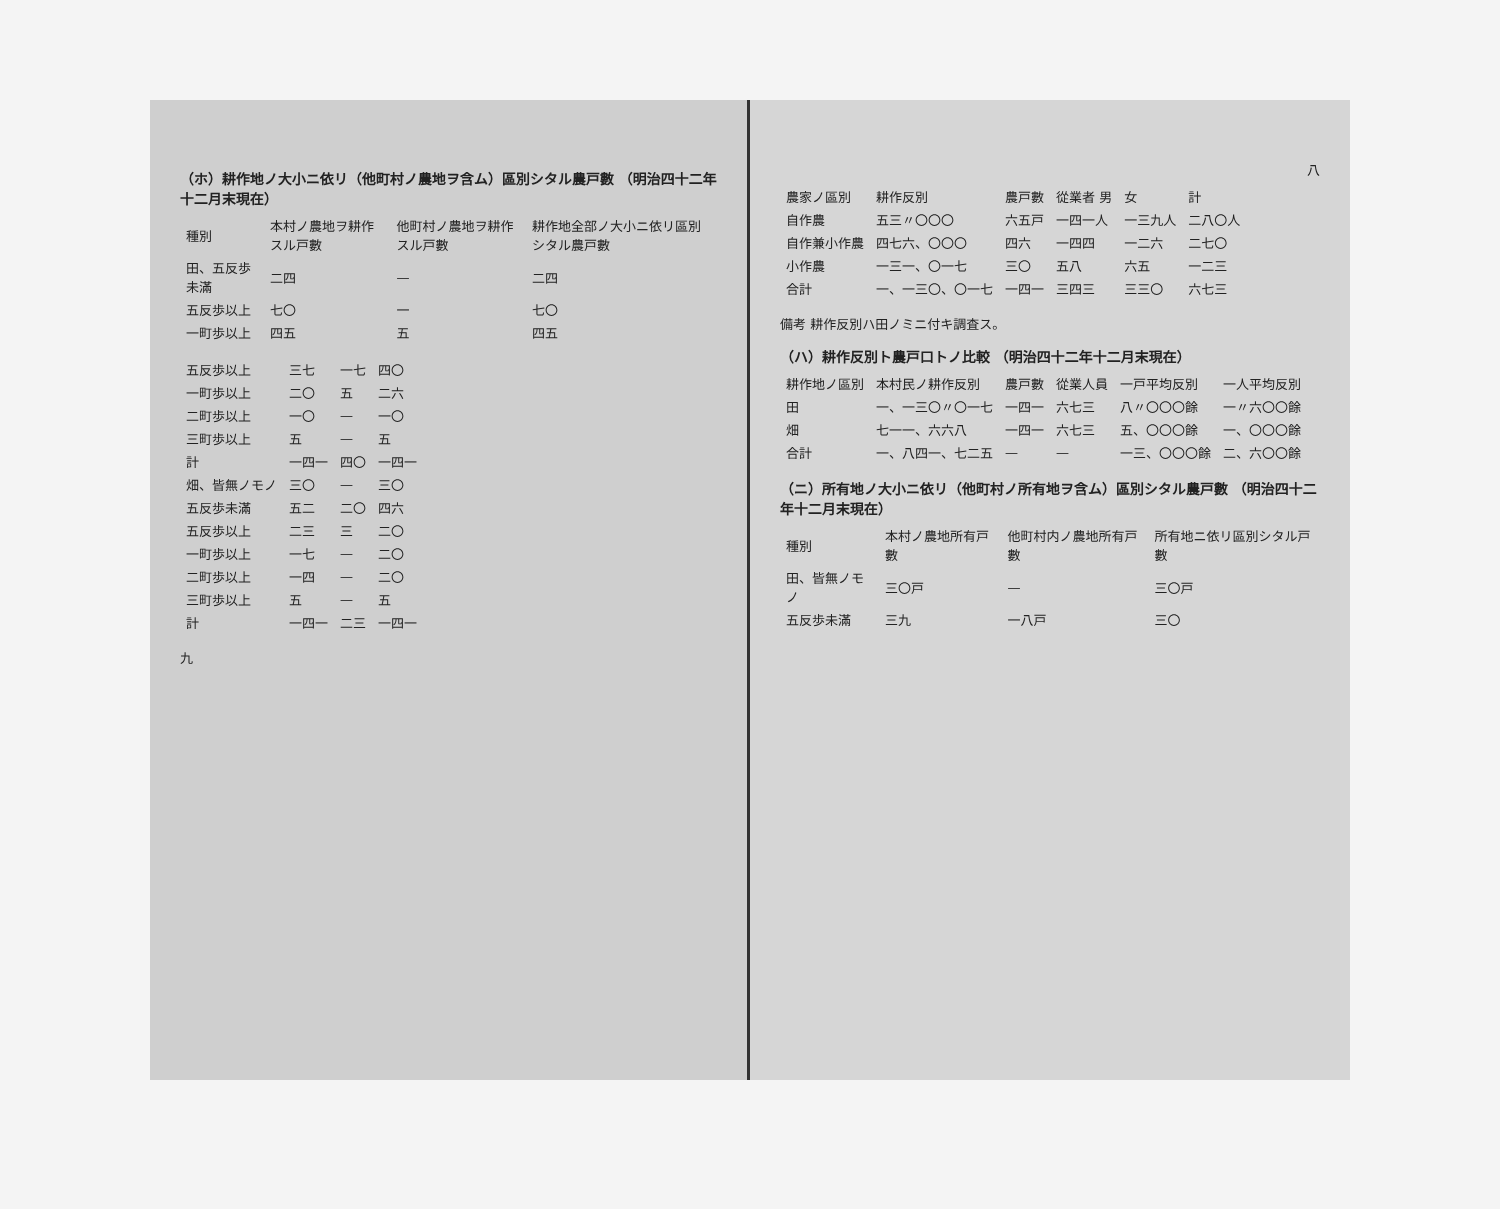（ホ）耕作地ノ大小ニ依リ（他町村ノ農地ヲ含ム）區別シタル農戸數 （明治四十二年十二月末現在）
| 種別 | 本村ノ農地ヲ耕作スル戸數 | 他町村ノ農地ヲ耕作スル戸數 | 耕作地全部ノ大小ニ依リ區別シタル農戸數 |
| --- | --- | --- | --- |
| 田、五反歩未滿 | 二四 | — | 二四 |
| 五反歩以上 | 七〇 | 一 | 七〇 |
| 一町歩以上 | 四五 | 五 | 四五 |
| 五反歩以上 | 三七 | 一七 | 四〇 |
| 一町歩以上 | 二〇 | 五 | 二六 |
| 二町歩以上 | 一〇 | — | 一〇 |
| 三町歩以上 | 五 | — | 五 |
| 計 | 一四一 | 四〇 | 一四一 |
| 畑、皆無ノモノ | 三〇 | — | 三〇 |
| 五反歩未滿 | 五二 | 二〇 | 四六 |
| 五反歩以上 | 二三 | 三 | 二〇 |
| 一町歩以上 | 一七 | — | 二〇 |
| 二町歩以上 | 一四 | — | 二〇 |
| 三町歩以上 | 五 | — | 五 |
| 計 | 一四一 | 二三 | 一四一 |
九
八
| 農家ノ區別 | 耕作反別 | 農戸數 | 從業者 男 | 女 | 計 |
| --- | --- | --- | --- | --- | --- |
| 自作農 | 五三〃〇〇〇 | 六五戸 | 一四一人 | 一三九人 | 二八〇人 |
| 自作兼小作農 | 四七六、〇〇〇 | 四六 | 一四四 | 一二六 | 二七〇 |
| 小作農 | 一三一、〇一七 | 三〇 | 五八 | 六五 | 一二三 |
| 合計 | 一、一三〇、〇一七 | 一四一 | 三四三 | 三三〇 | 六七三 |
備考 耕作反別ハ田ノミニ付キ調査ス。
（ハ）耕作反別ト農戸口トノ比較 （明治四十二年十二月末現在）
| 耕作地ノ區別 | 本村民ノ耕作反別 | 農戸數 | 從業人員 | 一戸平均反別 | 一人平均反別 |
| --- | --- | --- | --- | --- | --- |
| 田 | 一、一三〇〃〇一七 | 一四一 | 六七三 | 八〃〇〇〇餘 | 一〃六〇〇餘 |
| 畑 | 七一一、六六八 | 一四一 | 六七三 | 五、〇〇〇餘 | 一、〇〇〇餘 |
| 合計 | 一、八四一、七二五 | — | — | 一三、〇〇〇餘 | 二、六〇〇餘 |
（ニ）所有地ノ大小ニ依リ（他町村ノ所有地ヲ含ム）區別シタル農戸數 （明治四十二年十二月末現在）
| 種別 | 本村ノ農地所有戸數 | 他町村内ノ農地所有戸數 | 所有地ニ依リ區別シタル戸數 |
| --- | --- | --- | --- |
| 田、皆無ノモノ | 三〇戸 | — | 三〇戸 |
| 五反歩未滿 | 三九 | 一八戸 | 三〇 |